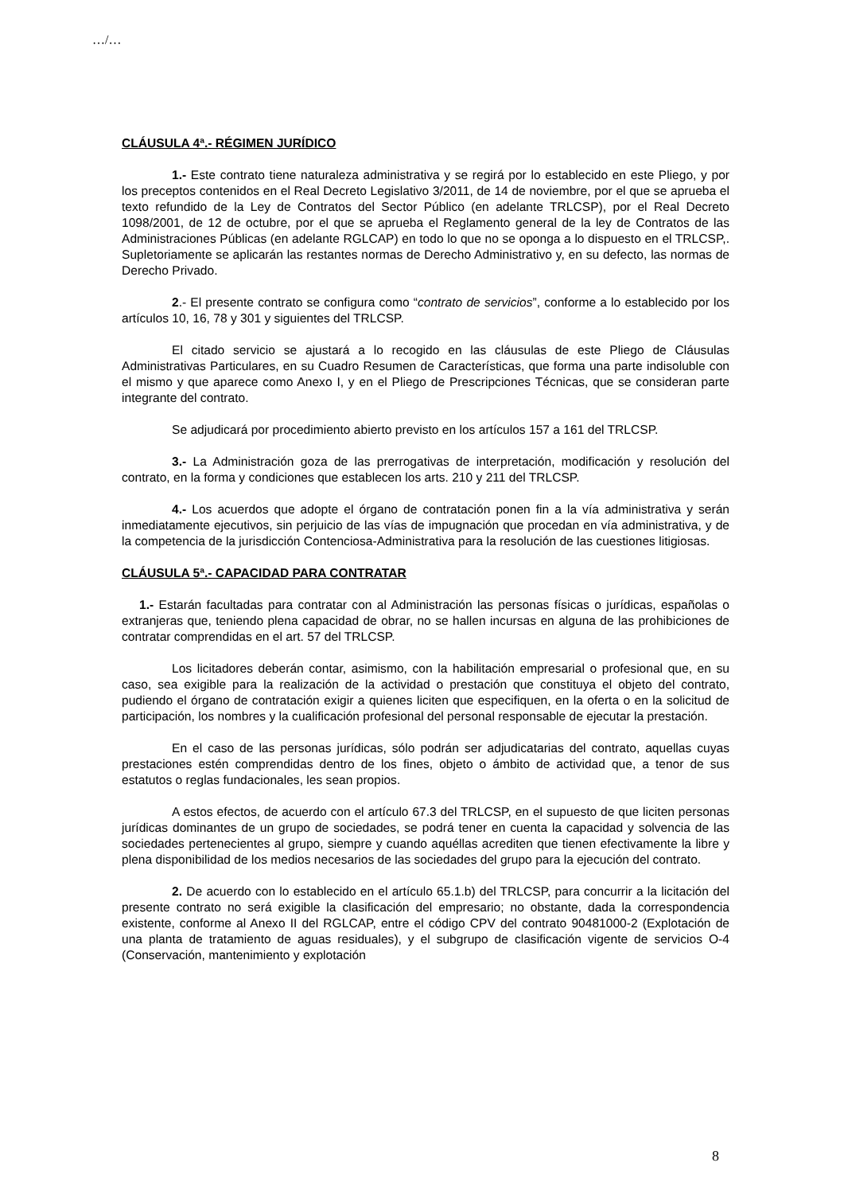…/…
CLÁUSULA 4ª.- RÉGIMEN JURÍDICO
1.- Este contrato tiene naturaleza administrativa y se regirá por lo establecido en este Pliego, y por los preceptos contenidos en el Real Decreto Legislativo 3/2011, de 14 de noviembre, por el que se aprueba el texto refundido de la Ley de Contratos del Sector Público (en adelante TRLCSP), por el Real Decreto 1098/2001, de 12 de octubre, por el que se aprueba el Reglamento general de la ley de Contratos de las Administraciones Públicas (en adelante RGLCAP) en todo lo que no se oponga a lo dispuesto en el TRLCSP,. Supletoriamente se aplicarán las restantes normas de Derecho Administrativo y, en su defecto, las normas de Derecho Privado.
2.- El presente contrato se configura como “contrato de servicios”, conforme a lo establecido por los artículos 10, 16, 78 y 301 y siguientes del TRLCSP.
El citado servicio se ajustará a lo recogido en las cláusulas de este Pliego de Cláusulas Administrativas Particulares, en su Cuadro Resumen de Características, que forma una parte indisoluble con el mismo y que aparece como Anexo I, y en el Pliego de Prescripciones Técnicas, que se consideran parte integrante del contrato.
Se adjudicará por procedimiento abierto previsto en los artículos 157 a 161 del TRLCSP.
3.- La Administración goza de las prerrogativas de interpretación, modificación y resolución del contrato, en la forma y condiciones que establecen los arts. 210 y 211 del TRLCSP.
4.- Los acuerdos que adopte el órgano de contratación ponen fin a la vía administrativa y serán inmediatamente ejecutivos, sin perjuicio de las vías de impugnación que procedan en vía administrativa, y de la competencia de la jurisdicción Contenciosa-Administrativa para la resolución de las cuestiones litigiosas.
CLÁUSULA 5ª.- CAPACIDAD PARA CONTRATAR
1.- Estarán facultadas para contratar con al Administración las personas físicas o jurídicas, españolas o extranjeras que, teniendo plena capacidad de obrar, no se hallen incursas en alguna de las prohibiciones de contratar comprendidas en el art. 57 del TRLCSP.
Los licitadores deberán contar, asimismo, con la habilitación empresarial o profesional que, en su caso, sea exigible para la realización de la actividad o prestación que constituya el objeto del contrato, pudiendo el órgano de contratación exigir a quienes liciten que especifiquen, en la oferta o en la solicitud de participación, los nombres y la cualificación profesional del personal responsable de ejecutar la prestación.
En el caso de las personas jurídicas, sólo podrán ser adjudicatarias del contrato, aquellas cuyas prestaciones estén comprendidas dentro de los fines, objeto o ámbito de actividad que, a tenor de sus estatutos o reglas fundacionales, les sean propios.
A estos efectos, de acuerdo con el artículo 67.3 del TRLCSP, en el supuesto de que liciten personas jurídicas dominantes de un grupo de sociedades, se podrá tener en cuenta la capacidad y solvencia de las sociedades pertenecientes al grupo, siempre y cuando aquéllas acrediten que tienen efectivamente la libre y plena disponibilidad de los medios necesarios de las sociedades del grupo para la ejecución del contrato.
2. De acuerdo con lo establecido en el artículo 65.1.b) del TRLCSP, para concurrir a la licitación del presente contrato no será exigible la clasificación del empresario; no obstante, dada la correspondencia existente, conforme al Anexo II del RGLCAP, entre el código CPV del contrato 90481000-2 (Explotación de una planta de tratamiento de aguas residuales), y el subgrupo de clasificación vigente de servicios O-4 (Conservación, mantenimiento y explotación
8